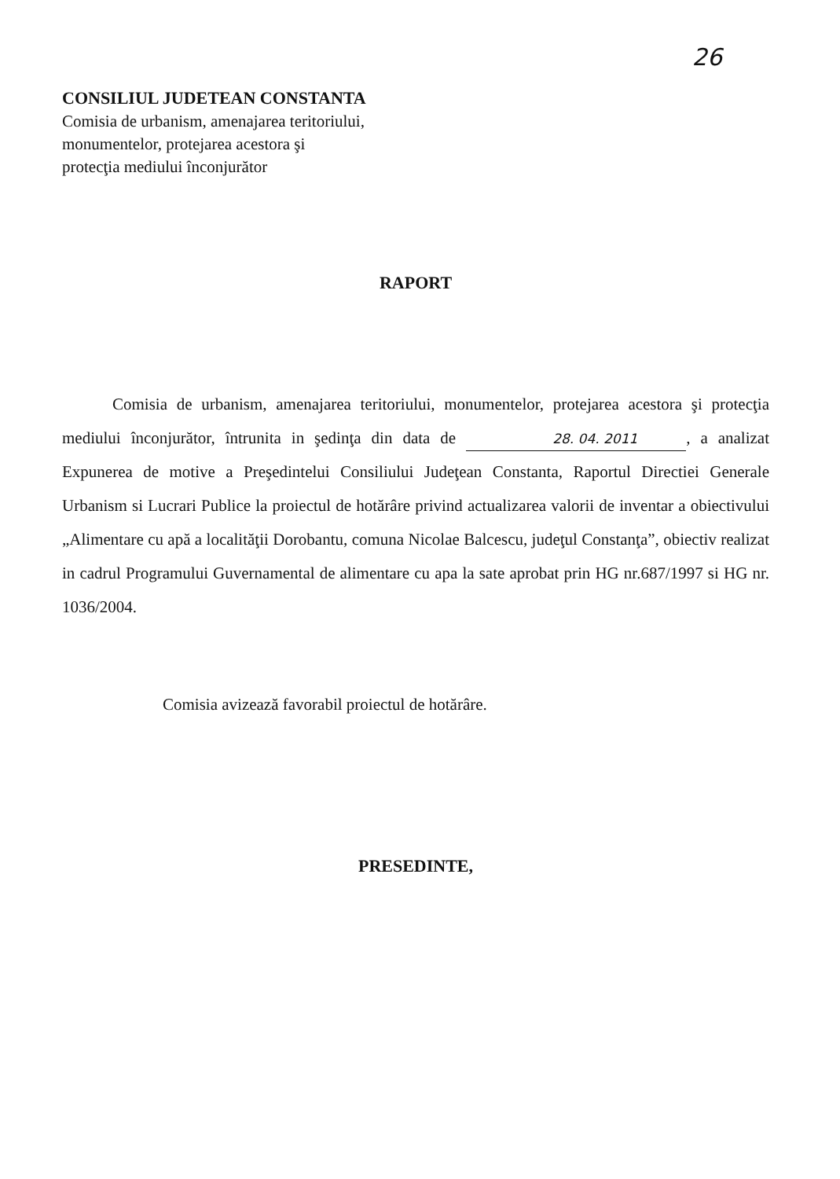26
CONSILIUL JUDETEAN CONSTANTA
Comisia de urbanism, amenajarea teritoriului,
monumentelor, protejarea acestora şi
protecţia mediului înconjurător
RAPORT
Comisia de urbanism, amenajarea teritoriului, monumentelor, protejarea acestora şi protecţia mediului înconjurător, întrunita in şedinţa din data de 28. 04. 2011, a analizat Expunerea de motive a Preşedintelui Consiliului Judeţean Constanta, Raportul Directiei Generale Urbanism si Lucrari Publice la proiectul de hotărâre privind actualizarea valorii de inventar a obiectivului „Alimentare cu apă a localităţii Dorobantu, comuna Nicolae Balcescu, judeţul Constanţa”, obiectiv realizat in cadrul Programului Guvernamental de alimentare cu apa la sate aprobat prin HG nr.687/1997 si HG nr. 1036/2004.
Comisia avizează favorabil proiectul de hotărâre.
PRESEDINTE,